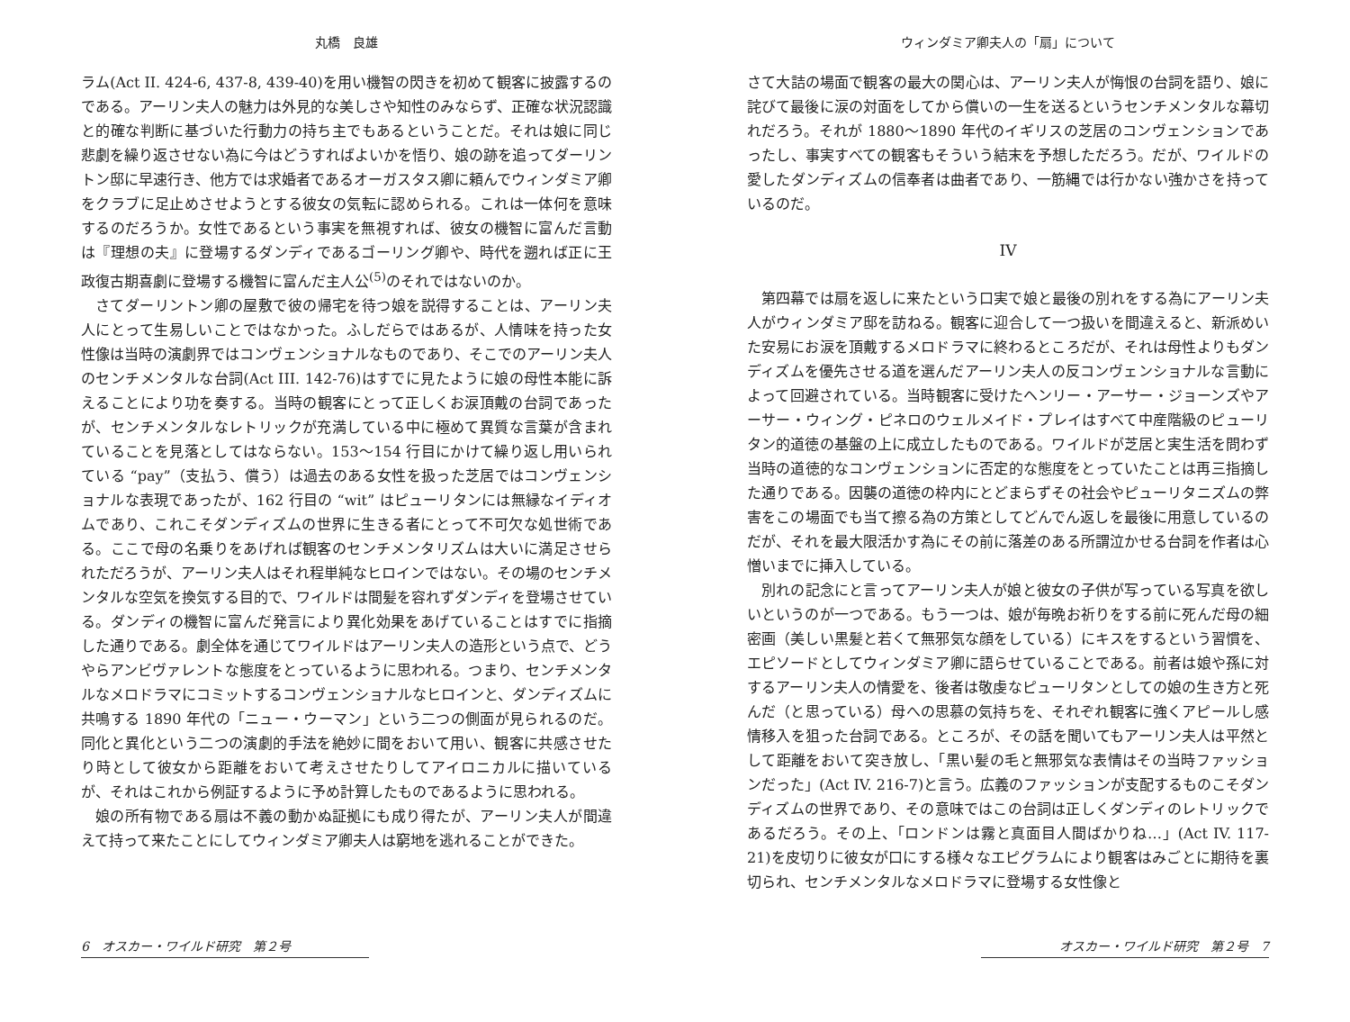丸橋　良雄
ラム(Act II. 424-6, 437-8, 439-40)を用い機智の閃きを初めて観客に披露するのである。アーリン夫人の魅力は外見的な美しさや知性のみならず、正確な状況認識と的確な判断に基づいた行動力の持ち主でもあるということだ。それは娘に同じ悲劇を繰り返させない為に今はどうすればよいかを悟り、娘の跡を追ってダーリントン邸に早速行き、他方では求婚者であるオーガスタス卿に頼んでウィンダミア卿をクラブに足止めさせようとする彼女の気転に認められる。これは一体何を意味するのだろうか。女性であるという事実を無視すれば、彼女の機智に富んだ言動は『理想の夫』に登場するダンディであるゴーリング卿や、時代を遡れば正に王政復古期喜劇に登場する機智に富んだ主人公<sup>(5)</sup>のそれではないのか。
さてダーリントン卿の屋敷で彼の帰宅を待つ娘を説得することは、アーリン夫人にとって生易しいことではなかった。ふしだらではあるが、人情味を持った女性像は当時の演劇界ではコンヴェンショナルなものであり、そこでのアーリン夫人のセンチメンタルな台詞(Act III. 142-76)はすでに見たように娘の母性本能に訴えることにより功を奏する。当時の観客にとって正しくお涙頂戴の台詞であったが、センチメンタルなレトリックが充満している中に極めて異質な言葉が含まれていることを見落としてはならない。153～154 行目にかけて繰り返し用いられている “pay”（支払う、償う）は過去のある女性を扱った芝居ではコンヴェンショナルな表現であったが、162 行目の “wit” はピューリタンには無縁なイディオムであり、これこそダンディズムの世界に生きる者にとって不可欠な処世術である。ここで母の名乗りをあげれば観客のセンチメンタリズムは大いに満足させられただろうが、アーリン夫人はそれ程単純なヒロインではない。その場のセンチメンタルな空気を換気する目的で、ワイルドは間髪を容れずダンディを登場させている。ダンディの機智に富んだ発言により異化効果をあげていることはすでに指摘した通りである。劇全体を通じてワイルドはアーリン夫人の造形という点で、どうやらアンビヴァレントな態度をとっているように思われる。つまり、センチメンタルなメロドラマにコミットするコンヴェンショナルなヒロインと、ダンディズムに共鳴する 1890 年代の「ニュー・ウーマン」という二つの側面が見られるのだ。同化と異化という二つの演劇的手法を絶妙に間をおいて用い、観客に共感させたり時として彼女から距離をおいて考えさせたりしてアイロニカルに描いているが、それはこれから例証するように予め計算したものであるように思われる。
娘の所有物である扇は不義の動かぬ証拠にも成り得たが、アーリン夫人が間違えて持って来たことにしてウィンダミア卿夫人は窮地を逃れることができた。
6　オスカー・ワイルド研究　第２号
ウィンダミア卿夫人の「扇」について
さて大詰の場面で観客の最大の関心は、アーリン夫人が悔恨の台詞を語り、娘に詫びて最後に涙の対面をしてから償いの一生を送るというセンチメンタルな幕切れだろう。それが 1880～1890 年代のイギリスの芝居のコンヴェンションであったし、事実すべての観客もそういう結末を予想しただろう。だが、ワイルドの愛したダンディズムの信奉者は曲者であり、一筋縄では行かない強かさを持っているのだ。
IV
第四幕では扇を返しに来たという口実で娘と最後の別れをする為にアーリン夫人がウィンダミア邸を訪ねる。観客に迎合して一つ扱いを間違えると、新派めいた安易にお涙を頂戴するメロドラマに終わるところだが、それは母性よりもダンディズムを優先させる道を選んだアーリン夫人の反コンヴェンショナルな言動によって回避されている。当時観客に受けたヘンリー・アーサー・ジョーンズやアーサー・ウィング・ピネロのウェルメイド・プレイはすべて中産階級のピューリタン的道徳の基盤の上に成立したものである。ワイルドが芝居と実生活を問わず当時の道徳的なコンヴェンションに否定的な態度をとっていたことは再三指摘した通りである。因襲の道徳の枠内にとどまらずその社会やピューリタニズムの弊害をこの場面でも当て擦る為の方策としてどんでん返しを最後に用意しているのだが、それを最大限活かす為にその前に落差のある所謂泣かせる台詞を作者は心憎いまでに挿入している。
別れの記念にと言ってアーリン夫人が娘と彼女の子供が写っている写真を欲しいというのが一つである。もう一つは、娘が毎晩お祈りをする前に死んだ母の細密画（美しい黒髪と若くて無邪気な顔をしている）にキスをするという習慣を、エピソードとしてウィンダミア卿に語らせていることである。前者は娘や孫に対するアーリン夫人の情愛を、後者は敬虔なピューリタンとしての娘の生き方と死んだ（と思っている）母への思慕の気持ちを、それぞれ観客に強くアピールし感情移入を狙った台詞である。ところが、その話を聞いてもアーリン夫人は平然として距離をおいて突き放し、「黒い髪の毛と無邪気な表情はその当時ファッションだった」(Act IV. 216-7)と言う。広義のファッションが支配するものこそダンディズムの世界であり、その意味ではこの台詞は正しくダンディのレトリックであるだろう。その上、「ロンドンは霧と真面目人間ばかりね…」(Act IV. 117-21)を皮切りに彼女が口にする様々なエピグラムにより観客はみごとに期待を裏切られ、センチメンタルなメロドラマに登場する女性像と
オスカー・ワイルド研究　第２号　7